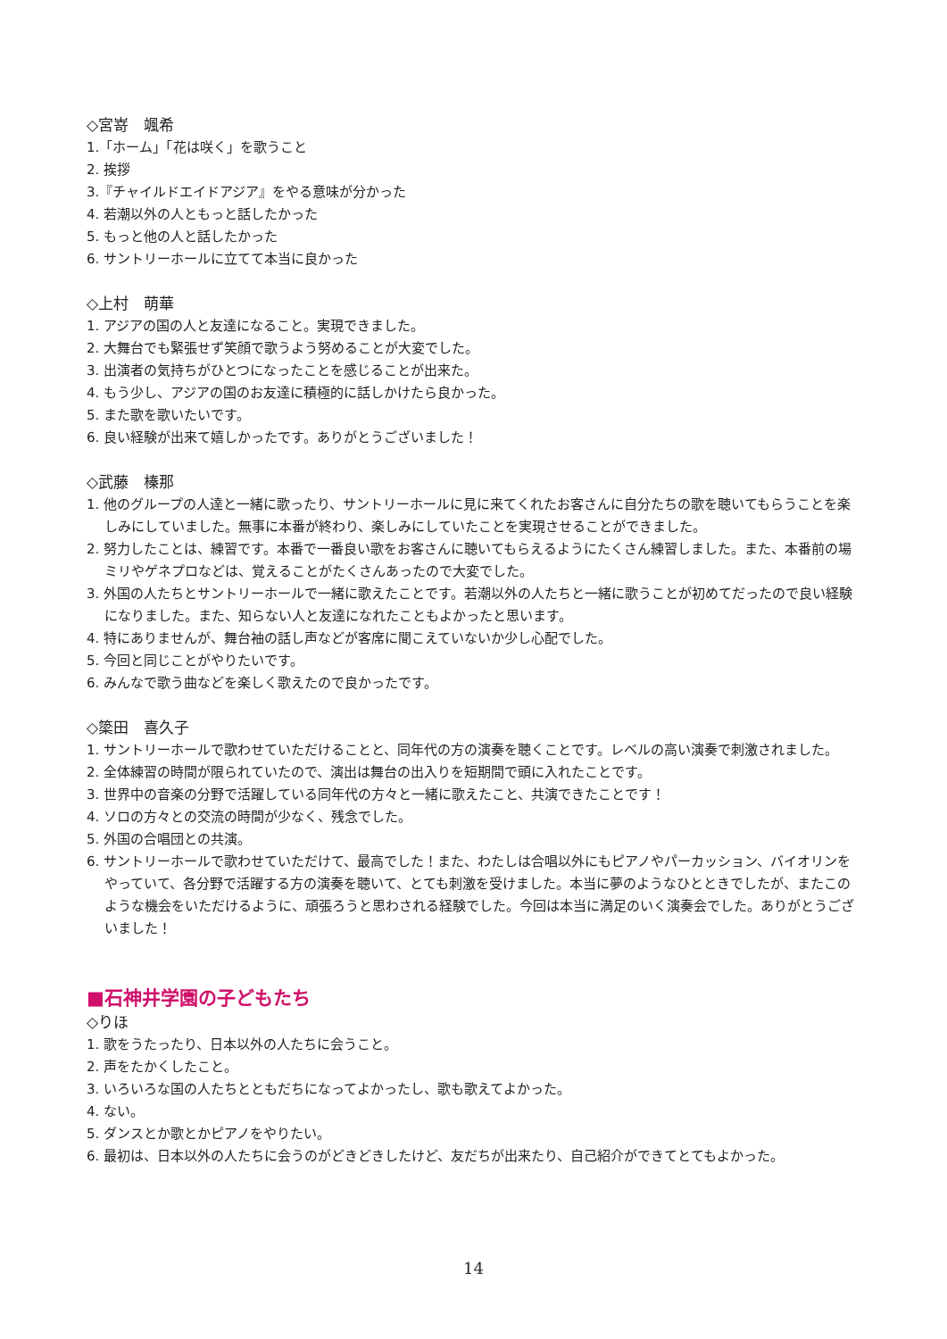◇宮嵜　颯希
1.「ホーム」「花は咲く」を歌うこと
2. 挨拶
3.『チャイルドエイドアジア』をやる意味が分かった
4. 若潮以外の人ともっと話したかった
5. もっと他の人と話したかった
6. サントリーホールに立てて本当に良かった
◇上村　萌華
1. アジアの国の人と友達になること。実現できました。
2. 大舞台でも緊張せず笑顔で歌うよう努めることが大変でした。
3. 出演者の気持ちがひとつになったことを感じることが出来た。
4. もう少し、アジアの国のお友達に積極的に話しかけたら良かった。
5. また歌を歌いたいです。
6. 良い経験が出来て嬉しかったです。ありがとうございました！
◇武藤　榛那
1. 他のグループの人達と一緒に歌ったり、サントリーホールに見に来てくれたお客さんに自分たちの歌を聴いてもらうことを楽しみにしていました。無事に本番が終わり、楽しみにしていたことを実現させることができました。
2. 努力したことは、練習です。本番で一番良い歌をお客さんに聴いてもらえるようにたくさん練習しました。また、本番前の場ミリやゲネプロなどは、覚えることがたくさんあったので大変でした。
3. 外国の人たちとサントリーホールで一緒に歌えたことです。若潮以外の人たちと一緒に歌うことが初めてだったので良い経験になりました。また、知らない人と友達になれたこともよかったと思います。
4. 特にありませんが、舞台袖の話し声などが客席に聞こえていないか少し心配でした。
5. 今回と同じことがやりたいです。
6. みんなで歌う曲などを楽しく歌えたので良かったです。
◇簗田　喜久子
1. サントリーホールで歌わせていただけることと、同年代の方の演奏を聴くことです。レベルの高い演奏で刺激されました。
2. 全体練習の時間が限られていたので、演出は舞台の出入りを短期間で頭に入れたことです。
3. 世界中の音楽の分野で活躍している同年代の方々と一緒に歌えたこと、共演できたことです！
4. ソロの方々との交流の時間が少なく、残念でした。
5. 外国の合唱団との共演。
6. サントリーホールで歌わせていただけて、最高でした！また、わたしは合唱以外にもピアノやパーカッション、バイオリンをやっていて、各分野で活躍する方の演奏を聴いて、とても刺激を受けました。本当に夢のようなひとときでしたが、またこのような機会をいただけるように、頑張ろうと思わされる経験でした。今回は本当に満足のいく演奏会でした。ありがとうございました！
■石神井学園の子どもたち
◇りほ
1. 歌をうたったり、日本以外の人たちに会うこと。
2. 声をたかくしたこと。
3. いろいろな国の人たちとともだちになってよかったし、歌も歌えてよかった。
4. ない。
5. ダンスとか歌とかピアノをやりたい。
6. 最初は、日本以外の人たちに会うのがどきどきしたけど、友だちが出来たり、自己紹介ができてとてもよかった。
14